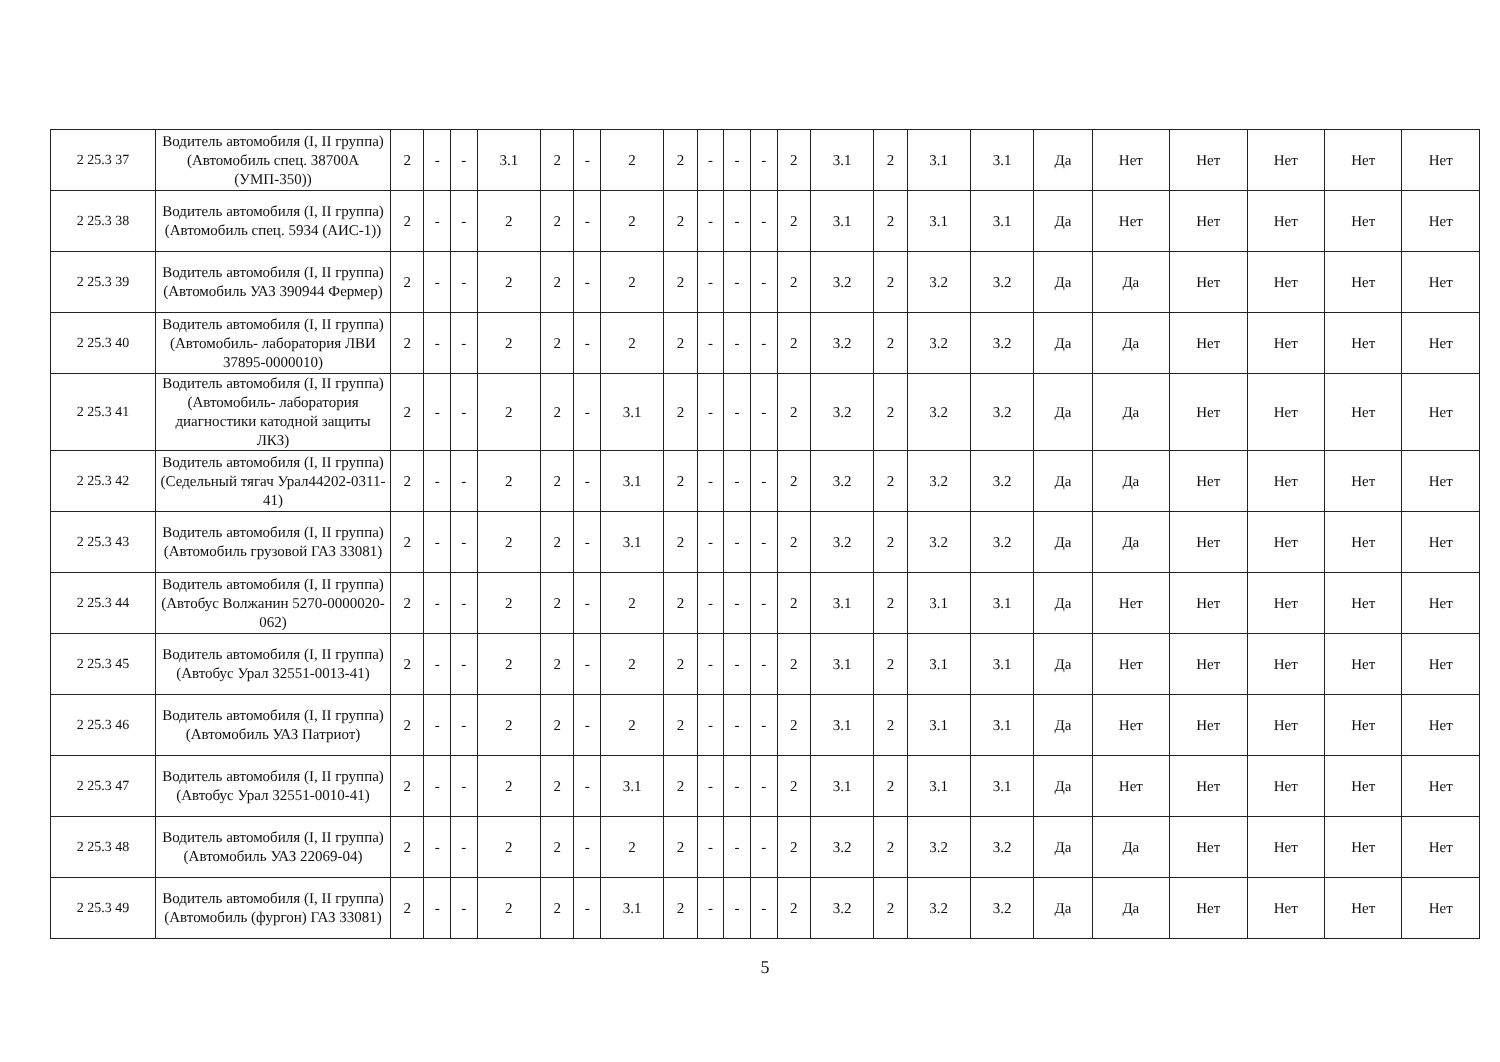| 2 25.3 37 | Водитель автомобиля (I, II группа) (Автомобиль спец. 38700А (УМП-350)) | 2 | - | - | 3.1 | 2 | - | 2 | 2 | - | - | - | 2 | 3.1 | 2 | 3.1 | 3.1 | Да | Нет | Нет | Нет | Нет | Нет |
| 2 25.3 38 | Водитель автомобиля (I, II группа) (Автомобиль спец. 5934 (АИС-1)) | 2 | - | - | 2 | 2 | - | 2 | 2 | - | - | - | 2 | 3.1 | 2 | 3.1 | 3.1 | Да | Нет | Нет | Нет | Нет | Нет |
| 2 25.3 39 | Водитель автомобиля (I, II группа) (Автомобиль УАЗ 390944 Фермер) | 2 | - | - | 2 | 2 | - | 2 | 2 | - | - | - | 2 | 3.2 | 2 | 3.2 | 3.2 | Да | Да | Нет | Нет | Нет | Нет |
| 2 25.3 40 | Водитель автомобиля (I, II группа) (Автомобиль- лаборатория ЛВИ 37895-0000010) | 2 | - | - | 2 | 2 | - | 2 | 2 | - | - | - | 2 | 3.2 | 2 | 3.2 | 3.2 | Да | Да | Нет | Нет | Нет | Нет |
| 2 25.3 41 | Водитель автомобиля (I, II группа) (Автомобиль- лаборатория диагностики катодной защиты ЛКЗ) | 2 | - | - | 2 | 2 | - | 3.1 | 2 | - | - | - | 2 | 3.2 | 2 | 3.2 | 3.2 | Да | Да | Нет | Нет | Нет | Нет |
| 2 25.3 42 | Водитель автомобиля (I, II группа) (Седельный тягач Урал44202-0311-41) | 2 | - | - | 2 | 2 | - | 3.1 | 2 | - | - | - | 2 | 3.2 | 2 | 3.2 | 3.2 | Да | Да | Нет | Нет | Нет | Нет |
| 2 25.3 43 | Водитель автомобиля (I, II группа) (Автомобиль грузовой ГАЗ 33081) | 2 | - | - | 2 | 2 | - | 3.1 | 2 | - | - | - | 2 | 3.2 | 2 | 3.2 | 3.2 | Да | Да | Нет | Нет | Нет | Нет |
| 2 25.3 44 | Водитель автомобиля (I, II группа) (Автобус Волжанин 5270-0000020-062) | 2 | - | - | 2 | 2 | - | 2 | 2 | - | - | - | 2 | 3.1 | 2 | 3.1 | 3.1 | Да | Нет | Нет | Нет | Нет | Нет |
| 2 25.3 45 | Водитель автомобиля (I, II группа) (Автобус Урал 32551-0013-41) | 2 | - | - | 2 | 2 | - | 2 | 2 | - | - | - | 2 | 3.1 | 2 | 3.1 | 3.1 | Да | Нет | Нет | Нет | Нет | Нет |
| 2 25.3 46 | Водитель автомобиля (I, II группа) (Автомобиль УАЗ Патриот) | 2 | - | - | 2 | 2 | - | 2 | 2 | - | - | - | 2 | 3.1 | 2 | 3.1 | 3.1 | Да | Нет | Нет | Нет | Нет | Нет |
| 2 25.3 47 | Водитель автомобиля (I, II группа) (Автобус Урал 32551-0010-41) | 2 | - | - | 2 | 2 | - | 3.1 | 2 | - | - | - | 2 | 3.1 | 2 | 3.1 | 3.1 | Да | Нет | Нет | Нет | Нет | Нет |
| 2 25.3 48 | Водитель автомобиля (I, II группа) (Автомобиль УАЗ 22069-04) | 2 | - | - | 2 | 2 | - | 2 | 2 | - | - | - | 2 | 3.2 | 2 | 3.2 | 3.2 | Да | Да | Нет | Нет | Нет | Нет |
| 2 25.3 49 | Водитель автомобиля (I, II группа) (Автомобиль (фургон) ГАЗ 33081) | 2 | - | - | 2 | 2 | - | 3.1 | 2 | - | - | - | 2 | 3.2 | 2 | 3.2 | 3.2 | Да | Да | Нет | Нет | Нет | Нет |
5